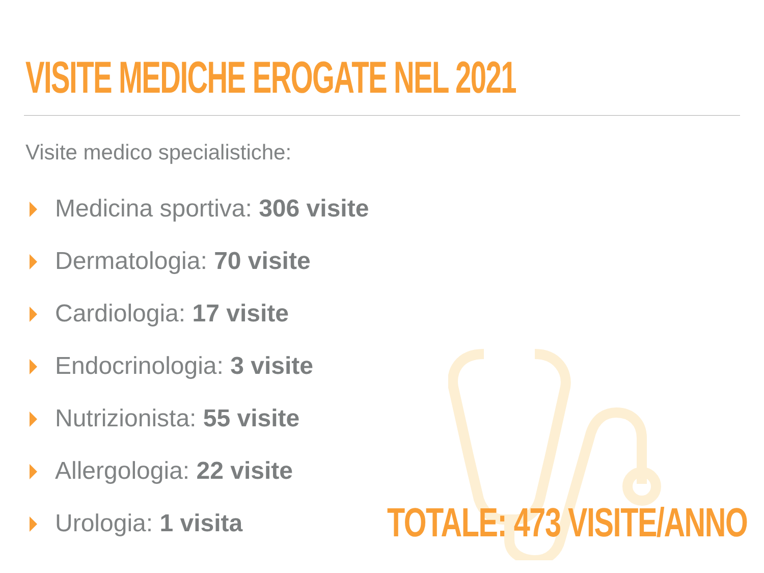VISITE MEDICHE EROGATE NEL 2021
Visite medico specialistiche:
Medicina sportiva: 306 visite
Dermatologia: 70 visite
Cardiologia: 17 visite
Endocrinologia: 3 visite
Nutrizionista: 55 visite
Allergologia: 22 visite
Urologia: 1 visita
TOTALE: 473 VISITE/ANNO